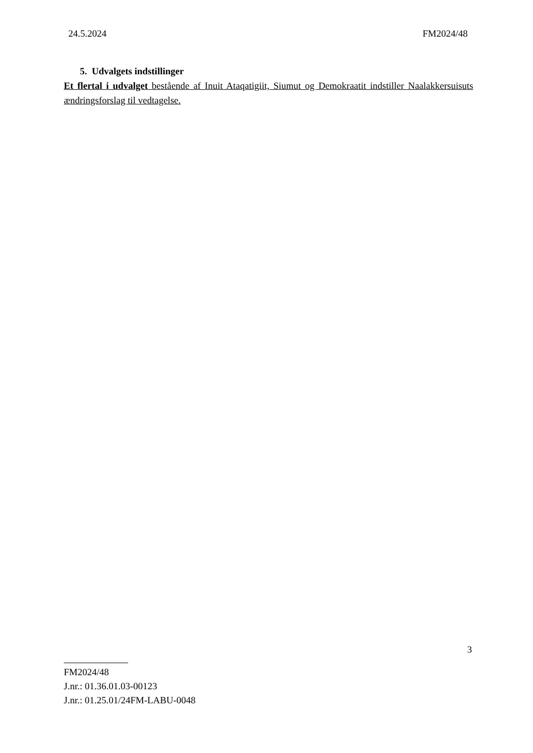24.5.2024 FM2024/48
5. Udvalgets indstillinger
Et flertal i udvalget bestående af Inuit Ataqatigiit, Siumut og Demokraatit indstiller Naalakkersuisuts ændringsforslag til vedtagelse.
3
FM2024/48
J.nr.: 01.36.01.03-00123
J.nr.: 01.25.01/24FM-LABU-0048